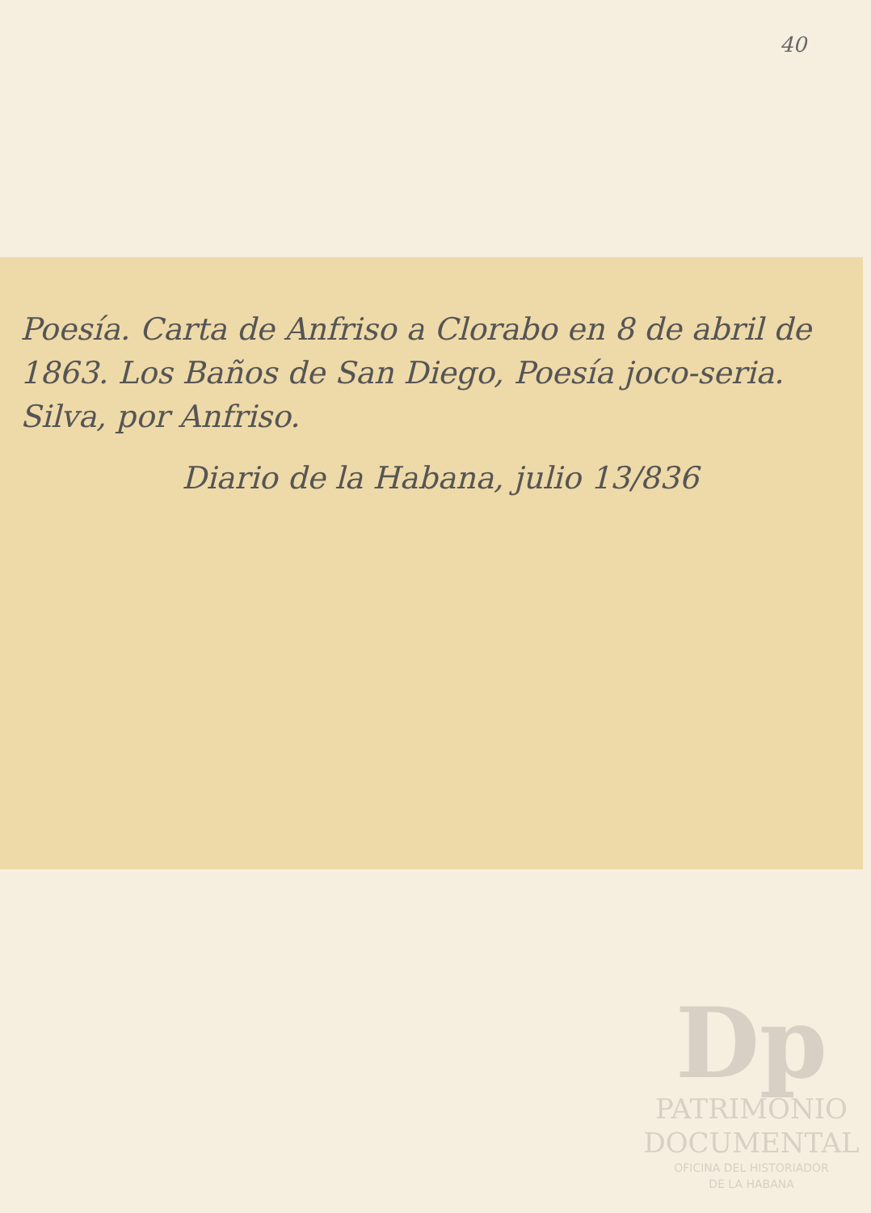40
Poesía. Carta de Anfriso a Clorabo en 8 de abril de 1863. Los Baños de San Diego, Poesía joco-seria. Silva, por Anfriso.
Diario de la Habana, julio 13/836
Dp
PATRIMONIO
DOCUMENTAL
OFICINA DEL HISTORIADOR
DE LA HABANA